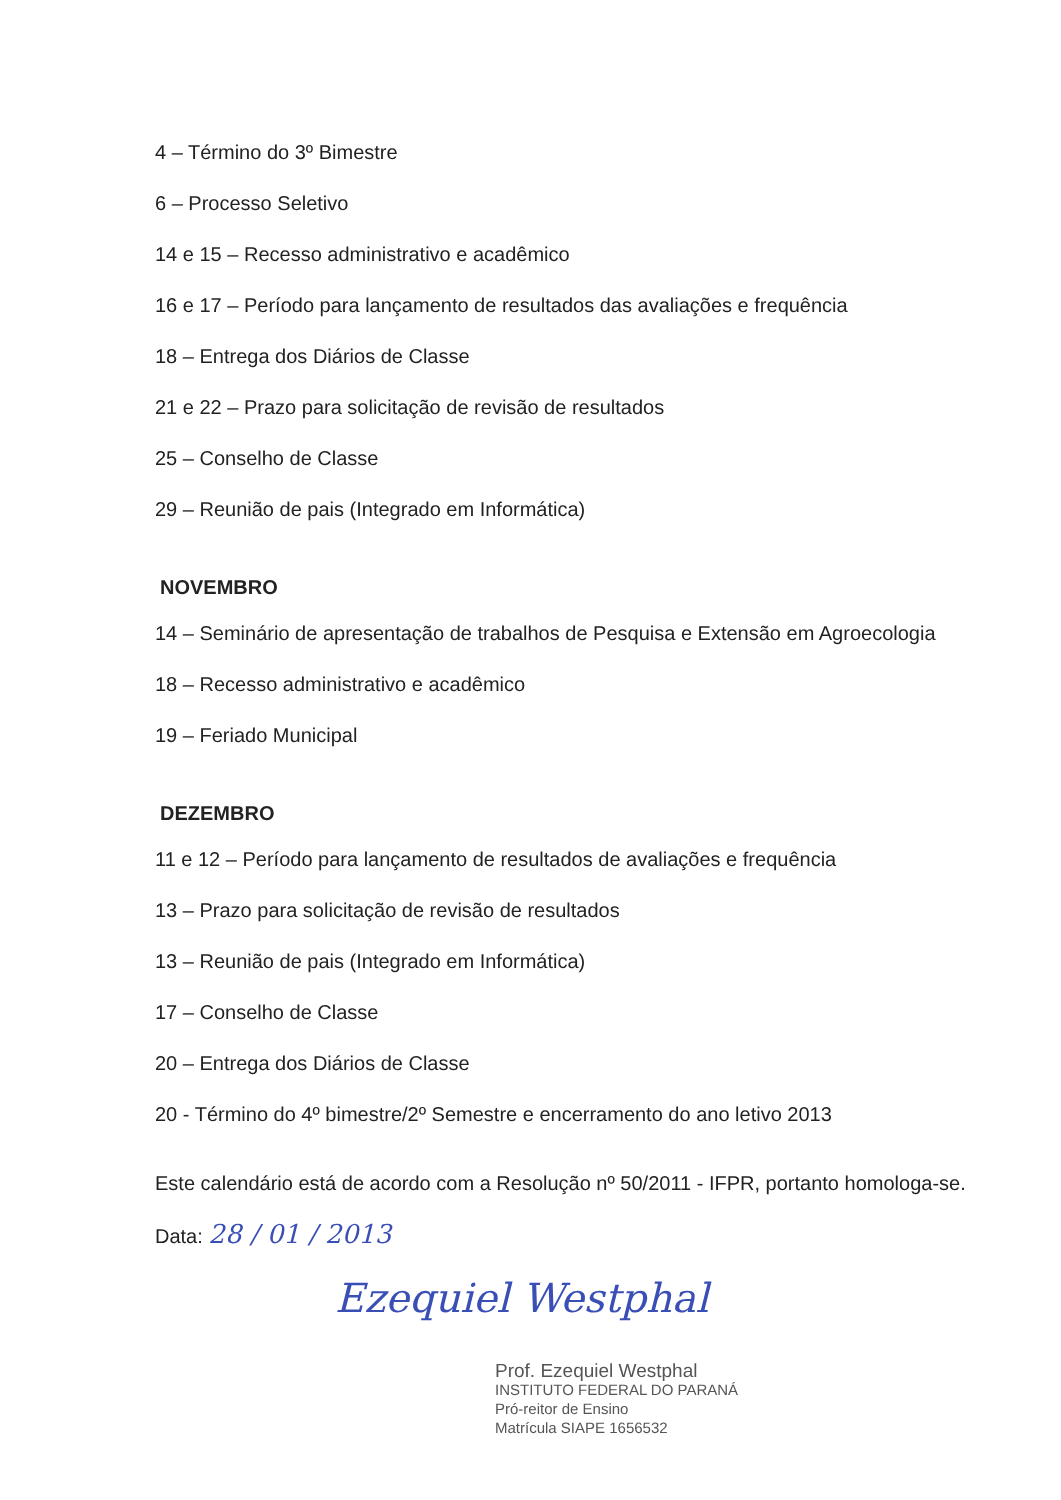4 – Término do 3º Bimestre
6 – Processo Seletivo
14 e 15 – Recesso administrativo e acadêmico
16 e 17 – Período para lançamento de resultados das avaliações e frequência
18 – Entrega dos Diários de Classe
21 e 22 – Prazo para solicitação de revisão de resultados
25 – Conselho de Classe
29 – Reunião de pais (Integrado em Informática)
NOVEMBRO
14 – Seminário de apresentação de trabalhos de Pesquisa e Extensão em Agroecologia
18 – Recesso administrativo e acadêmico
19 – Feriado Municipal
DEZEMBRO
11 e 12 – Período para lançamento de resultados de avaliações e frequência
13 – Prazo para solicitação de revisão de resultados
13 – Reunião de pais (Integrado em Informática)
17 – Conselho de Classe
20 – Entrega dos Diários de Classe
20 - Término do 4º bimestre/2º Semestre e encerramento do ano letivo 2013
Este calendário está de acordo com a Resolução nº 50/2011 - IFPR, portanto homologa-se.
Data: 28 / 01 / 2013
Ezequiel Westphal
Prof. Ezequiel Westphal
INSTITUTO FEDERAL DO PARANÁ
Pró-reitor de Ensino
Matrícula SIAPE 1656532